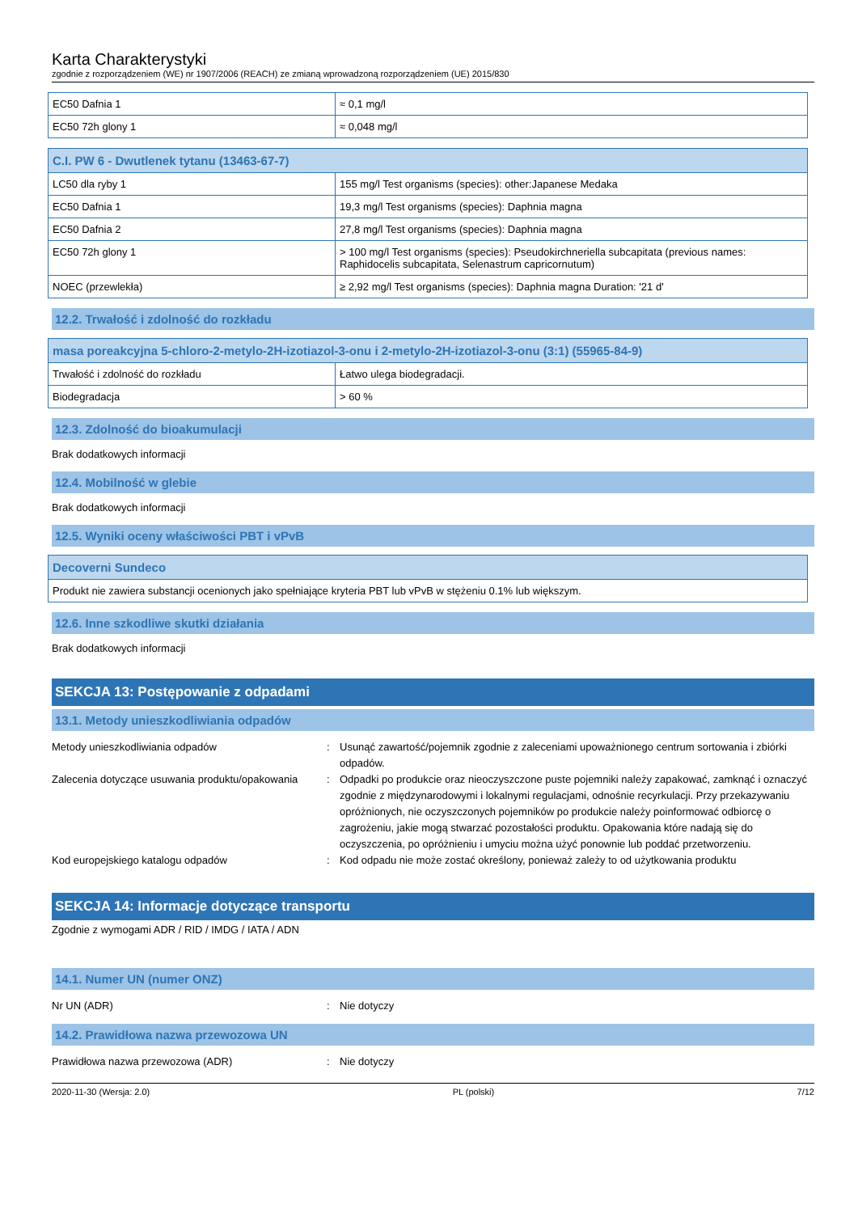Karta Charakterystyki
zgodnie z rozporządzeniem (WE) nr 1907/2006 (REACH) ze zmianą wprowadzoną rozporządzeniem (UE) 2015/830
| EC50 Dafnia 1 | ≈ 0,1 mg/l |
| EC50 72h glony 1 | ≈ 0,048 mg/l |
| C.I. PW 6 - Dwutlenek tytanu (13463-67-7) | |
| --- | --- |
| LC50 dla ryby 1 | 155 mg/l Test organisms (species): other:Japanese Medaka |
| EC50 Dafnia 1 | 19,3 mg/l Test organisms (species): Daphnia magna |
| EC50 Dafnia 2 | 27,8 mg/l Test organisms (species): Daphnia magna |
| EC50 72h glony 1 | > 100 mg/l Test organisms (species): Pseudokirchneriella subcapitata (previous names: Raphidocelis subcapitata, Selenastrum capricornutum) |
| NOEC (przewlekła) | ≥ 2,92 mg/l Test organisms (species): Daphnia magna Duration: '21 d' |
12.2. Trwałość i zdolność do rozkładu
| masa poreakcyjna 5-chloro-2-metylo-2H-izotiazol-3-onu i 2-metylo-2H-izotiazol-3-onu (3:1) (55965-84-9) | |
| --- | --- |
| Trwałość i zdolność do rozkładu | Łatwo ulega biodegradacji. |
| Biodegradacja | > 60 % |
12.3. Zdolność do bioakumulacji
Brak dodatkowych informacji
12.4. Mobilność w glebie
Brak dodatkowych informacji
12.5. Wyniki oceny właściwości PBT i vPvB
| Decoverni Sundeco |
| --- |
| Produkt nie zawiera substancji ocenionych jako spełniające kryteria PBT lub vPvB w stężeniu 0.1% lub większym. |
12.6. Inne szkodliwe skutki działania
Brak dodatkowych informacji
SEKCJA 13: Postępowanie z odpadami
13.1. Metody unieszkodliwiania odpadów
Metody unieszkodliwiania odpadów
:
Usunąć zawartość/pojemnik zgodnie z zaleceniami upoważnionego centrum sortowania i zbiórki odpadów.
Zalecenia dotyczące usuwania produktu/opakowania
:
Odpadki po produkcie oraz nieoczyszczone puste pojemniki należy zapakować, zamknąć i oznaczyć zgodnie z międzynarodowymi i lokalnymi regulacjami, odnośnie recyrkulacji. Przy przekazywaniu opróżnionych, nie oczyszczonych pojemników po produkcie należy poinformować odbiorcę o zagrożeniu, jakie mogą stwarzać pozostałości produktu. Opakowania które nadają się do oczyszczenia, po opróżnieniu i umyciu można użyć ponownie lub poddać przetworzeniu.
Kod europejskiego katalogu odpadów
:
Kod odpadu nie może zostać określony, ponieważ zależy to od użytkowania produktu
SEKCJA 14: Informacje dotyczące transportu
Zgodnie z wymogami ADR / RID / IMDG / IATA / ADN
14.1. Numer UN (numer ONZ)
Nr UN (ADR)
:
Nie dotyczy
14.2. Prawidłowa nazwa przewozowa UN
Prawidłowa nazwa przewozowa (ADR)
:
Nie dotyczy
2020-11-30 (Wersja: 2.0) PL (polski) 7/12